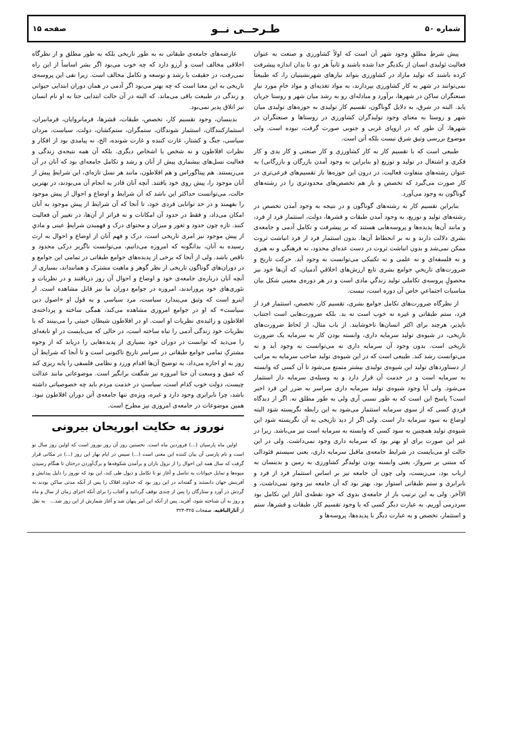شماره ۵۰ طـرحــی نــو صفحه ۱۵
پیش شرطِ مطلقِ وجود شهر آن است که اولاً کشاورزی و صنعت به عنوان فعالیت تَولیدی انسان از یکدیگر جدا شده باشند و ثانیاً هر دو، تا بدان اندازه پیشرفت کرده باشند که تولید مازاد در کشاورزی بتواند نیازهای شهرنشینیان را، که طبیعتاً نمی‌توانند در شهر به کار کشاورزی بپردازند، به مواد تغذیه‌ای و مواد خامِ مورد نیازِ صنعتگران ساکن در شهرها، برآورد و مبادله‌ای رو به رشد میان شهر و روستا جریان یابد. البته در شرق، به دلایل گوناگون، تقسیم کار تولیدی به حوزه‌های تولیدی میان شهر و روستا به معنای وجود تولیدگران کشاورزی در روستاها و صنعتگران در شهرها، آن طور که در اروپای غربی و جنوبی صورت گرفت، نبوده است. ولی موضوع بررسی وثیق شرق نیست بلکه آتن است.
طبیعی است که با تقسیم کار به کار کشاورزی و کار صنعتی و کار یدی و کار فکری و اشتغال در تولید و توزیع (و بنابراین به وجود آمدن بازرگان و بازرگانی) به عنوان رشته‌های متفاوت فعالیت، در درون این حوزه‌ها باز تقسیم‌های فرعی‌تری در کار صورت می‌گیرد که تخصص و باز هم تخصص‌های محدودتری را در رشته‌های گوناگون به وجود می‌آورد.
بنابراین تقسیم کار به رشته‌های گوناگون و در نتیجه به وجود آمدن تخصص در رشته‌های تولید و توزیع، به وجود آمدن طبقات و قشرها، دولت، استثمار فرد از فرد، و مانند آن‌ها پدیده‌ها و پروسه‌هایی هستند که بر پیشرفت و تکامل آدمی و جامعه‌ی بشری دلالت دارند و نه بر انحطاط آن‌ها. بدون استثمار فرد از فرد انباشت ثروت ممکن نمی‌شد و بدون انباشت ثروت در دست عده‌ای محدود، نه فرهنگی و نه هنری و نه فلسفه‌ای و نه علمی و نه تکنیکی می‌توانست به وجود آید. حرکت تاریخ و ضرورت‌های تاریخیِ جوامع بشری تابع ارزش‌های اخلاقیِ آدمیان، که آن‌ها خود نیز محصولِ پروسه‌ی تکاملی تولید زندگیِ مادی است و در هر دوره‌ی معینی شکل بیان مناسبات اجتماعیِ خاص آن دوره است، نیست.
از نظرگاه ضرورت‌های تکامل جوامع بشری، تقسیم کار، تخصص، استثمار فرد از فرد، ستم طبقاتی و غیره نه خوب است نه بد. بلکه ضرورت‌هایی است اجتناب ناپذیر، هرچند برای اکثر انسان‌ها ناخوشایند. از باب مثال، از لحاظ ضرورت‌های تاریخی، در شیوه‌ی تولید سرمایه داری، وابسته بودن کار به سرمایه یک ضرورت تاریخی است. بدون وجود آن سرمایه داری نه می‌توانست به وجود آید و نه می‌توانست رشد کند. طبیعی است که در این شیوه‌ی تولید صاحب سرمایه به مراتب از دستاوردهای تولید این شیوه‌ی تولیدی بیشتر متمتع می‌شود تا آن کسی که وابسته به سرمایه است و در خدمت آن قرار دارد و به وسیله‌ی سرمایه دار استثمار می‌شود. ولی آیا وجود شیوه‌ی تولید سرمایه داری سراسر به ضرر این فرد اخیر است؟ پاسخ این است که به طور نسبی آری ولی به طور مطلق نه. اگر از دیدگاه فردیِ کسی که از سوی سرمایه استثمار می‌شود به این رابطه نگریسته شوَد البته اوضاع به سود سرمایه دار است. ولی اگر از دید تاریخی به آن نگریسته شود این شیوه‌ی تولید همچنین به سود کسی که وابسته به سرمایه است نیز می‌باشد. زیرا در غیر این صورت برای او بهتر بود که سرمایه داری وجود نمی‌داشت. ولی در این حالت او می‌بایست در شرایط جامعه‌ی ماقبل سرمایه داری، یعنی سیستم فئودالی که مبتنی بر سرواژ، یعنی وابسته بودن تولیدگر کشاورزی به زمین و بدینسان به ارباب بود، می‌زیست، ولی چون آن جامعه نیز بر اساس استثمار فرد از فرد و نابرابری و ستم طبقاتی استوار بود، بهتر بود که آن جامعه نیز وجود نمی‌داشت، و الاآخر. ولی به این ترتیب باز از جامعه‌ی بدوی که خود نقطه‌ی آغاز این تکامل بود سردرمی آوریم. به عبارت دیگر کسی که با وجود تقسیم کار، طبقات و قشرها، ستم و استثمار، تخصص و به عبارت دیگر با پدیده‌ها، پروسه‌ها و
عارضه‌های جامعه‌ی طبقاتی نه به طور تاریخی بلکه به طور مطلق و از نظرگاه اخلاقی مخالف است و آرزو دارد که چه خوب می‌بود اگر بشر اساساً از این راه نمی‌رفت، در حقیقت با رشد و توسعه و تکامل مخالف است. زیرا نفی این پروسه‌ی تاریخی به این معنا است که چه بهتر می‌بود اگر آدمی در همان دوران ابتدایی حیوانی و زندگی در طبیعت باقی می‌ماند. که البته در آن حالت ابتدایی حتا به او نام انسان نیز اتلاق پذیر نمی‌بود.
بدینسان، وجود تقسیم کار، تخصص، طبقات، قشرها، فرمانروایان، فرمانبران، استثمارکنندگان، استثمار شوندگان، ستمگران، ستم‌کشان، دولت، سیاست، مردان سیاسی، جنگ و کشتار، غارت کننده و غارت شونده، الخ، نه پیامدی بود از افکار و نظرات افلاطون و نه شخص یا اشخاص دیگری. بلکه آن همه نتیجه‌ی زندگی و فعالیت نسل‌های بیشماری پیش از آنان و رشد و تکامل جامعه‌ای بود که آنان در آن می‌زیستند. هم پیتاگوراس و هم افلاطون، مانند هر نسل تازه‌ای، این شرایطِ پیش از آنان موجود را، پیش روی خود یافتند. آنچه آنان قادر به انجام آن می‌بودند، در بهترین حالت، می‌توانست حداکثر این باشد که آن شرایط و اوضاع و احوال از پیش موجود را بفهمند و در حد توانایی فردی خود، تا آنجا که آن شرایط از پیش موجود به آنان امکان می‌داد، و فقط در حدود آن امکانات و نه فراتر از آن‌ها، در تغییر آن فعالیت کنند. تازه چون حدود و ثغور و میزان و محتوای درک و فهمیدن شرایطِ عینی و مادیِ از پیش موجود نیز امری تاریخی است، درک و فهم آنان از اوضاع و احوال به ارث رسیده به آنان، بدانگونه که امروزه می‌دانیم، می‌توانست ناگزیر درکی محدود و ناقص باشد. ولی از آنجا که برخی از پدیده‌های جوامع طبقاتی در تمامی این جوامع و در دوران‌های گوناگون تاریخی از نظر گوهر و ماهیت مشترک و همانند‌اند، بسیاری از آنچه آنان درباره‌ی جامعه‌ی خود و اوضاع و احوال آن روز دریافتند و در نظریات و تئوری‌های خود پروراندند، امروزه در جوامع دوران ما نیز قابل مشاهده است. از اینرو است که وثیق می‌پندارد سیاست، مرد سیاسی و به قول او «اصول دین سیاست» که او در جوامع امروزی مشاهده می‌کند، همگی ساخته و پرداخته‌ی افلاطون و زائیده‌ی نظریات او است. او در افلاطون شیطان خبیثی را می‌بینند که با نظریات خود زندگی آدمی را تباه ساخته است، در حالی که می‌بایست در او نابغه‌ای را می‌دید که توانست در دوران خود بسیاری از پدیده‌هایی را دریابد که از وجوه مشترکِ تمامی جوامع طبقاتی در سراسر تاریخ تاکنونی است و تا آنجا که شرایط آن روز به او اجازه می‌داد، به توضیح آن‌ها اقدام ورزد و نظامی فلسفی را پایه ریزی کند که عمق و وسعت آن حتا امروزه نیز شگفت برانگیز است. موضوعاتی مانند عدالت چیست، دولت خوب کدام است، سیاستِ در خدمت مردم باید چه خصوصیاتی داشته باشد، چرا نابرابری وجود دارد و غیره، ویژه‌ی تنها جامعه‌ی آتن دوران افلاطون نبود. همین موضوعات در جامعه‌ی امروزی نیز مطرح است.
نوروز به حکایت ابوریحان بیرونی
اولین ماه پارسیان (...) فروردین ماه است. نخستین روز آن روز نوروز است که اولین روز سال نو است و نام پارسی آن بیان کننده این معنی است (...) سپس در ایام بهار این روز (...) در مکانی قرار گرفت که سال همه این احوال را از نزول باران و برآمدن شکوفه‌ها و برگ‌آوردن درختان تا هنگام رسیدن میوه‌ها و تمایل حیوانات به تناسل و آغاز نو تا تکامل و ذبول طی کند، این بود که نوروز را دلیل پیدایش و آفرینش جهان دانستند و گفته‌اند در این روز بود که خداوند افلاک را پس از آنکه مدتی ساکن بودند به گردش در آورد و ستارگان را پس از چندی توقف گردانید و آفتاب را برای آنکه اجزای زمان از سال و ماه و روز به آن شناخته شود، آفرید. پس از آنکه این امر پنهان شد و آغاز شمارش از این روز شد... به نقل از آثارالباقیه، صفحات ۳۲۵-۳۲۴